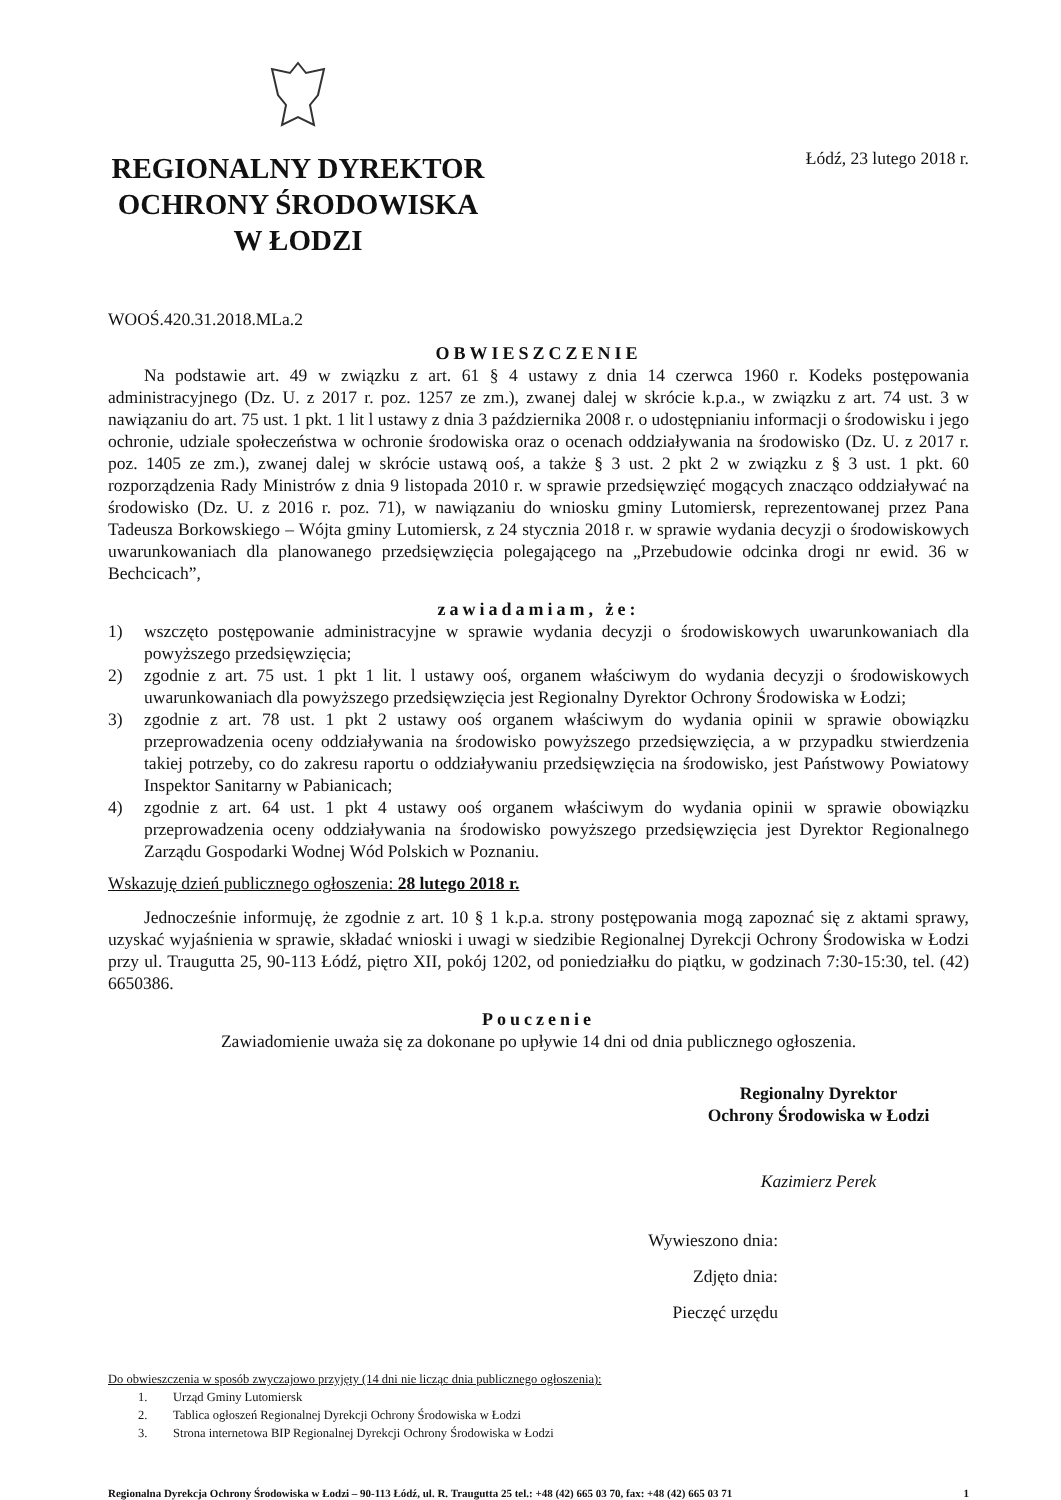REGIONALNY DYREKTOR
OCHRONY ŚRODOWISKA
W ŁODZI
Łódź, 23 lutego 2018 r.
WOOŚ.420.31.2018.MLa.2
OBWIESZCZENIE
Na podstawie art. 49 w związku z art. 61 § 4 ustawy z dnia 14 czerwca 1960 r. Kodeks postępowania administracyjnego (Dz. U. z 2017 r. poz. 1257 ze zm.), zwanej dalej w skrócie k.p.a., w związku z art. 74 ust. 3 w nawiązaniu do art. 75 ust. 1 pkt. 1 lit l ustawy z dnia 3 października 2008 r. o udostępnianiu informacji o środowisku i jego ochronie, udziale społeczeństwa w ochronie środowiska oraz o ocenach oddziaływania na środowisko (Dz. U. z 2017 r. poz. 1405 ze zm.), zwanej dalej w skrócie ustawą ooś, a także § 3 ust. 2 pkt 2 w związku z § 3 ust. 1 pkt. 60 rozporządzenia Rady Ministrów z dnia 9 listopada 2010 r. w sprawie przedsięwzięć mogących znacząco oddziaływać na środowisko (Dz. U. z 2016 r. poz. 71), w nawiązaniu do wniosku gminy Lutomiersk, reprezentowanej przez Pana Tadeusza Borkowskiego – Wójta gminy Lutomiersk, z 24 stycznia 2018 r. w sprawie wydania decyzji o środowiskowych uwarunkowaniach dla planowanego przedsięwzięcia polegającego na „Przebudowie odcinka drogi nr ewid. 36 w Bechcicach”,
zawiadamiam, że:
1) wszczęto postępowanie administracyjne w sprawie wydania decyzji o środowiskowych uwarunkowaniach dla powyższego przedsięwzięcia;
2) zgodnie z art. 75 ust. 1 pkt 1 lit. l ustawy ooś, organem właściwym do wydania decyzji o środowiskowych uwarunkowaniach dla powyższego przedsięwzięcia jest Regionalny Dyrektor Ochrony Środowiska w Łodzi;
3) zgodnie z art. 78 ust. 1 pkt 2 ustawy ooś organem właściwym do wydania opinii w sprawie obowiązku przeprowadzenia oceny oddziaływania na środowisko powyższego przedsięwzięcia, a w przypadku stwierdzenia takiej potrzeby, co do zakresu raportu o oddziaływaniu przedsięwzięcia na środowisko, jest Państwowy Powiatowy Inspektor Sanitarny w Pabianicach;
4) zgodnie z art. 64 ust. 1 pkt 4 ustawy ooś organem właściwym do wydania opinii w sprawie obowiązku przeprowadzenia oceny oddziaływania na środowisko powyższego przedsięwzięcia jest Dyrektor Regionalnego Zarządu Gospodarki Wodnej Wód Polskich w Poznaniu.
Wskazuję dzień publicznego ogłoszenia: 28 lutego 2018 r.
Jednocześnie informuję, że zgodnie z art. 10 § 1 k.p.a. strony postępowania mogą zapoznać się z aktami sprawy, uzyskać wyjaśnienia w sprawie, składać wnioski i uwagi w siedzibie Regionalnej Dyrekcji Ochrony Środowiska w Łodzi przy ul. Traugutta 25, 90-113 Łódź, piętro XII, pokój 1202, od poniedziałku do piątku, w godzinach 7:30-15:30, tel. (42) 6650386.
Pouczenie
Zawiadomienie uważa się za dokonane po upływie 14 dni od dnia publicznego ogłoszenia.
Regionalny Dyrektor
Ochrony Środowiska w Łodzi
Kazimierz Perek
Wywieszono dnia:
Zdjęto dnia:
Pieczęć urzędu
Do obwieszczenia w sposób zwyczajowo przyjęty (14 dni nie licząc dnia publicznego ogłoszenia):
1. Urząd Gminy Lutomiersk
2. Tablica ogłoszeń Regionalnej Dyrekcji Ochrony Środowiska w Łodzi
3. Strona internetowa BIP Regionalnej Dyrekcji Ochrony Środowiska w Łodzi
Regionalna Dyrekcja Ochrony Środowiska w Łodzi – 90-113 Łódź, ul. R. Traugutta 25 tel.: +48 (42) 665 03 70, fax: +48 (42) 665 03 71 1